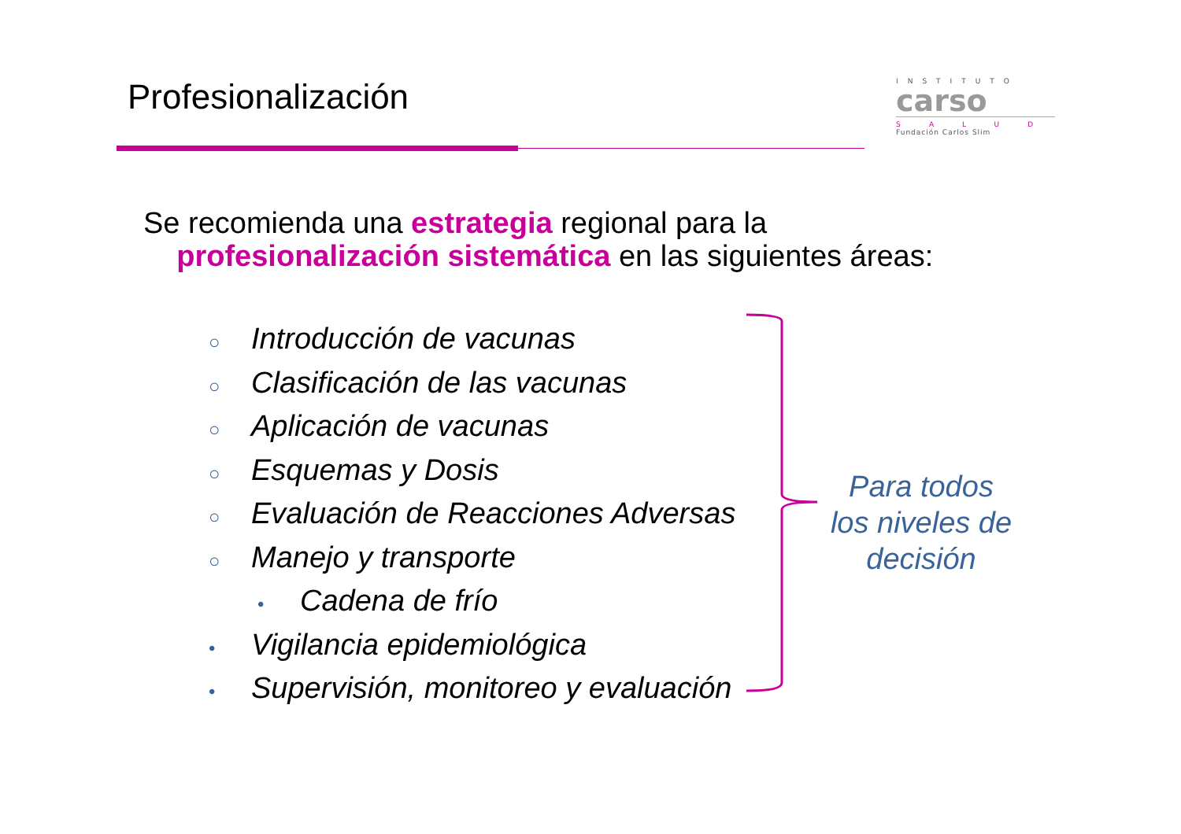Profesionalización
INSTITUTO
carso
SALUD
Fundación Carlos Slim
Se recomienda una estrategia regional para la
profesionalización sistemática en las siguientes áreas:
○ Introducción de vacunas
○ Clasificación de las vacunas
○ Aplicación de vacunas
○ Esquemas y Dosis
○ Evaluación de Reacciones Adversas
○ Manejo y transporte
• Cadena de frío
• Vigilancia epidemiológica
• Supervisión, monitoreo y evaluación
Para todos los niveles de decisión